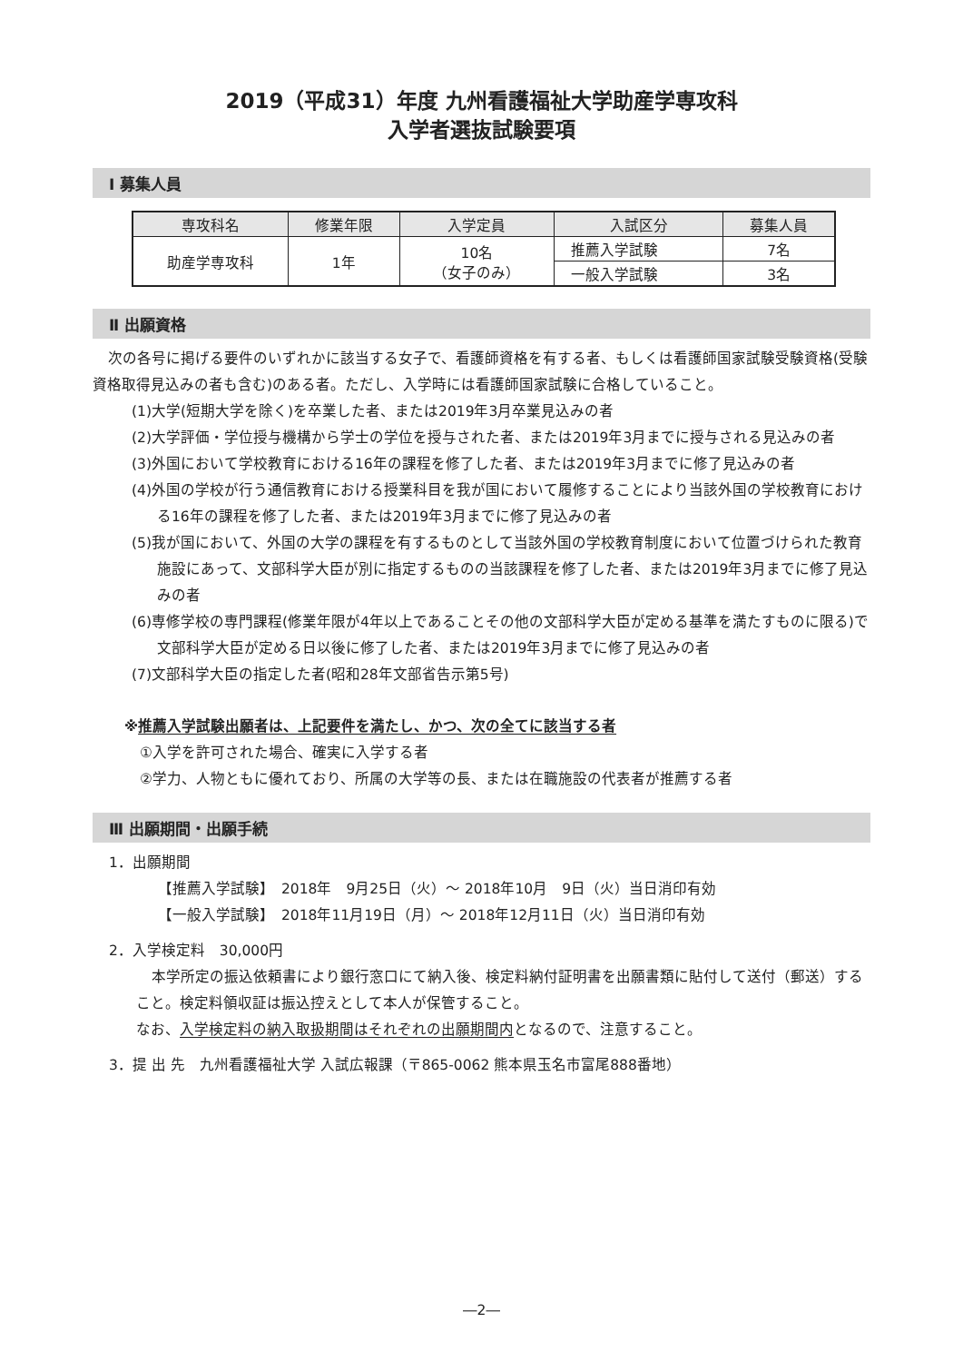2019（平成31）年度 九州看護福祉大学助産学専攻科
入学者選抜試験要項
Ⅰ 募集人員
| 専攻科名 | 修業年限 | 入学定員 | 入試区分 | 募集人員 |
| --- | --- | --- | --- | --- |
| 助産学専攻科 | 1年 | 10名 （女子のみ） | 推薦入学試験 | 7名 |
| | | | 一般入学試験 | 3名 |
Ⅱ 出願資格
次の各号に掲げる要件のいずれかに該当する女子で、看護師資格を有する者、もしくは看護師国家試験受験資格(受験資格取得見込みの者も含む)のある者。ただし、入学時には看護師国家試験に合格していること。
(1)大学(短期大学を除く)を卒業した者、または2019年3月卒業見込みの者
(2)大学評価・学位授与機構から学士の学位を授与された者、または2019年3月までに授与される見込みの者
(3)外国において学校教育における16年の課程を修了した者、または2019年3月までに修了見込みの者
(4)外国の学校が行う通信教育における授業科目を我が国において履修することにより当該外国の学校教育における16年の課程を修了した者、または2019年3月までに修了見込みの者
(5)我が国において、外国の大学の課程を有するものとして当該外国の学校教育制度において位置づけられた教育施設にあって、文部科学大臣が別に指定するものの当該課程を修了した者、または2019年3月までに修了見込みの者
(6)専修学校の専門課程(修業年限が4年以上であることその他の文部科学大臣が定める基準を満たすものに限る)で文部科学大臣が定める日以後に修了した者、または2019年3月までに修了見込みの者
(7)文部科学大臣の指定した者(昭和28年文部省告示第5号)
※推薦入学試験出願者は、上記要件を満たし、かつ、次の全てに該当する者
①入学を許可された場合、確実に入学する者
②学力、人物ともに優れており、所属の大学等の長、または在職施設の代表者が推薦する者
Ⅲ 出願期間・出願手続
1．出願期間
【推薦入学試験】　2018年　9月25日（火）～ 2018年10月　9日（火）当日消印有効
【一般入学試験】　2018年11月19日（月）～ 2018年12月11日（火）当日消印有効
2．入学検定料　30,000円
本学所定の振込依頼書により銀行窓口にて納入後、検定料納付証明書を出願書類に貼付して送付（郵送）すること。検定料領収証は振込控えとして本人が保管すること。
なお、入学検定料の納入取扱期間はそれぞれの出願期間内となるので、注意すること。
3．提 出 先　九州看護福祉大学 入試広報課（〒865-0062 熊本県玉名市富尾888番地）
―2―